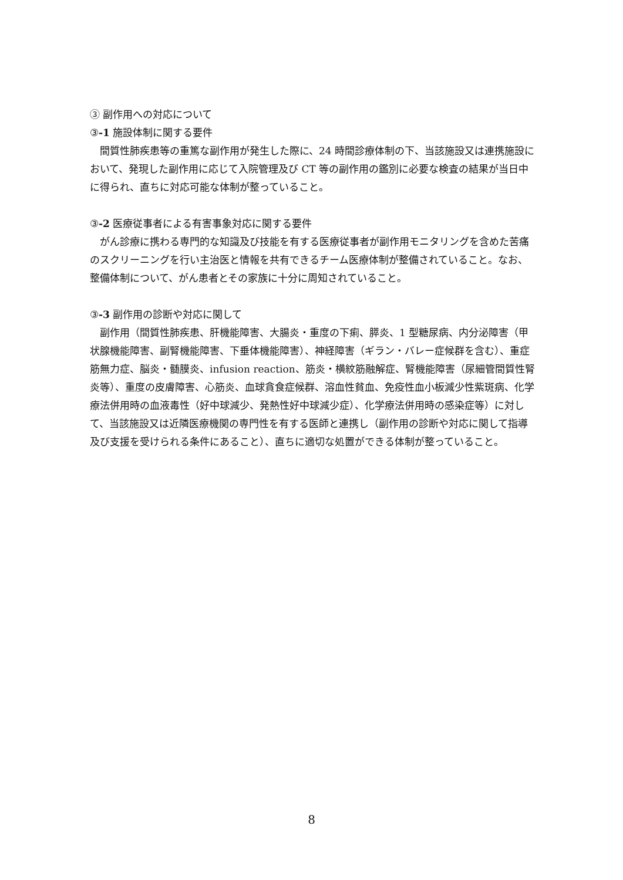③ 副作用への対応について
③-1 施設体制に関する要件
間質性肺疾患等の重篤な副作用が発生した際に、24 時間診療体制の下、当該施設又は連携施設において、発現した副作用に応じて入院管理及び CT 等の副作用の鑑別に必要な検査の結果が当日中に得られ、直ちに対応可能な体制が整っていること。
③-2 医療従事者による有害事象対応に関する要件
がん診療に携わる専門的な知識及び技能を有する医療従事者が副作用モニタリングを含めた苦痛のスクリーニングを行い主治医と情報を共有できるチーム医療体制が整備されていること。なお、整備体制について、がん患者とその家族に十分に周知されていること。
③-3 副作用の診断や対応に関して
副作用（間質性肺疾患、肝機能障害、大腸炎・重度の下痢、膵炎、1 型糖尿病、内分泌障害（甲状腺機能障害、副腎機能障害、下垂体機能障害）、神経障害（ギラン・バレー症候群を含む）、重症筋無力症、脳炎・髄膜炎、infusion reaction、筋炎・横紋筋融解症、腎機能障害（尿細管間質性腎炎等）、重度の皮膚障害、心筋炎、血球貪食症候群、溶血性貧血、免疫性血小板減少性紫斑病、化学療法併用時の血液毒性（好中球減少、発熱性好中球減少症）、化学療法併用時の感染症等）に対して、当該施設又は近隣医療機関の専門性を有する医師と連携し（副作用の診断や対応に関して指導及び支援を受けられる条件にあること）、直ちに適切な処置ができる体制が整っていること。
8